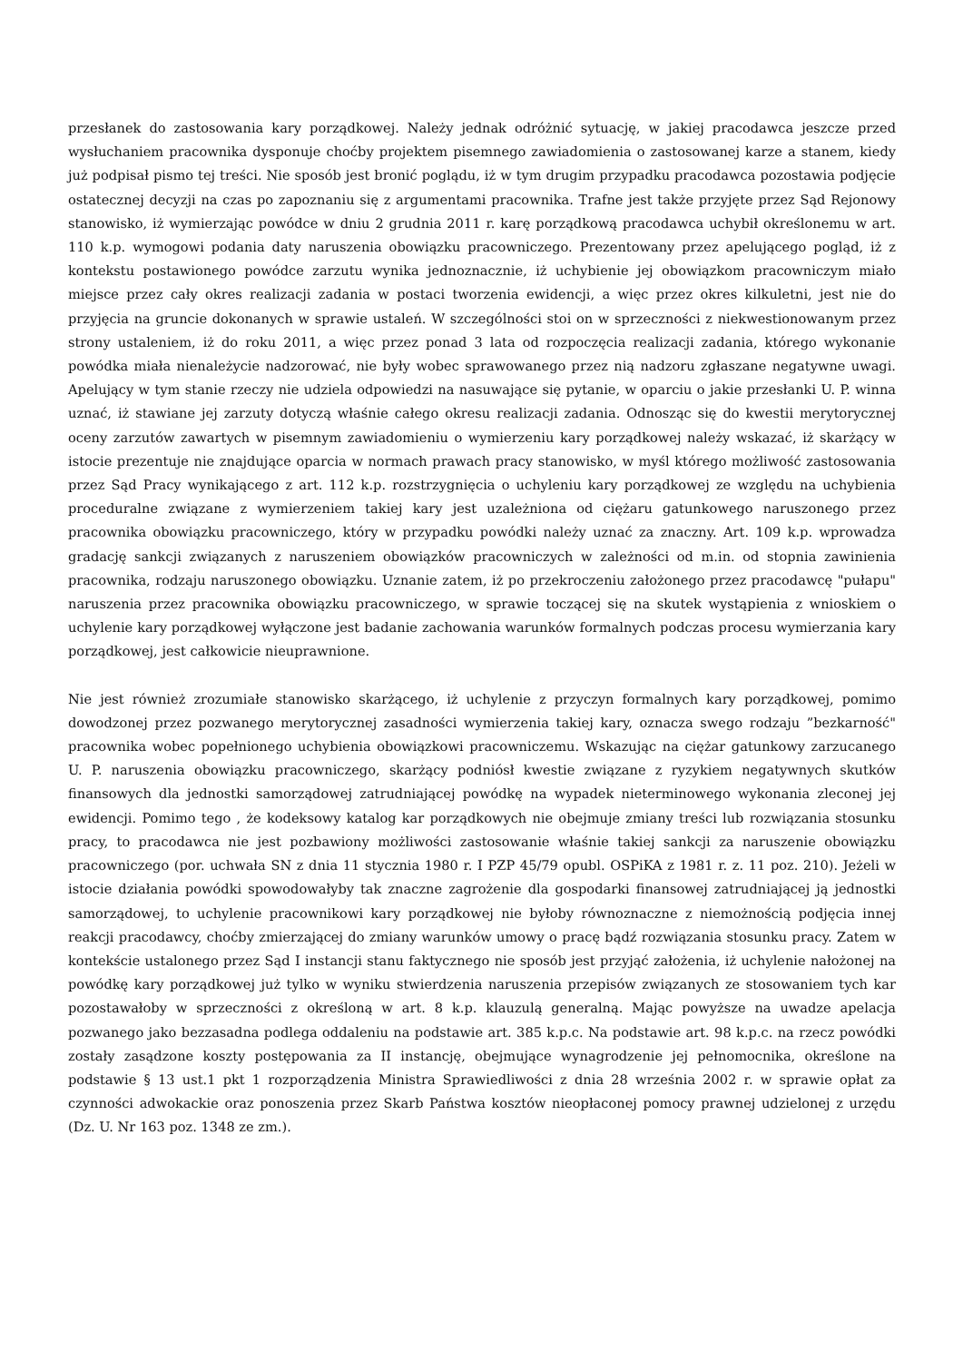przesłanek do zastosowania kary porządkowej. Należy jednak odróżnić sytuację, w jakiej pracodawca jeszcze przed wysłuchaniem pracownika dysponuje choćby projektem pisemnego zawiadomienia o zastosowanej karze a stanem, kiedy już podpisał pismo tej treści. Nie sposób jest bronić poglądu, iż w tym drugim przypadku pracodawca pozostawia podjęcie ostatecznej decyzji na czas po zapoznaniu się z argumentami pracownika. Trafne jest także przyjęte przez Sąd Rejonowy stanowisko, iż wymierzając powódce w dniu 2 grudnia 2011 r. karę porządkową pracodawca uchybił określonemu w art. 110 k.p. wymogowi podania daty naruszenia obowiązku pracowniczego. Prezentowany przez apelującego pogląd, iż z kontekstu postawionego powódce zarzutu wynika jednoznacznie, iż uchybienie jej obowiązkom pracowniczym miało miejsce przez cały okres realizacji zadania w postaci tworzenia ewidencji, a więc przez okres kilkuletni, jest nie do przyjęcia na gruncie dokonanych w sprawie ustaleń. W szczególności stoi on w sprzeczności z niekwestionowanym przez strony ustaleniem, iż do roku 2011, a więc przez ponad 3 lata od rozpoczęcia realizacji zadania, którego wykonanie powódka miała nienależycie nadzorować, nie były wobec sprawowanego przez nią nadzoru zgłaszane negatywne uwagi. Apelujący w tym stanie rzeczy nie udziela odpowiedzi na nasuwające się pytanie, w oparciu o jakie przesłanki U. P. winna uznać, iż stawiane jej zarzuty dotyczą właśnie całego okresu realizacji zadania. Odnosząc się do kwestii merytorycznej oceny zarzutów zawartych w pisemnym zawiadomieniu o wymierzeniu kary porządkowej należy wskazać, iż skarżący w istocie prezentuje nie znajdujące oparcia w normach prawach pracy stanowisko, w myśl którego możliwość zastosowania przez Sąd Pracy wynikającego z art. 112 k.p. rozstrzygnięcia o uchyleniu kary porządkowej ze względu na uchybienia proceduralne związane z wymierzeniem takiej kary jest uzależniona od ciężaru gatunkowego naruszonego przez pracownika obowiązku pracowniczego, który w przypadku powódki należy uznać za znaczny. Art. 109 k.p. wprowadza gradację sankcji związanych z naruszeniem obowiązków pracowniczych w zależności od m.in. od stopnia zawinienia pracownika, rodzaju naruszonego obowiązku. Uznanie zatem, iż po przekroczeniu założonego przez pracodawcę "pułapu" naruszenia przez pracownika obowiązku pracowniczego, w sprawie toczącej się na skutek wystąpienia z wnioskiem o uchylenie kary porządkowej wyłączone jest badanie zachowania warunków formalnych podczas procesu wymierzania kary porządkowej, jest całkowicie nieuprawnione.
Nie jest również zrozumiałe stanowisko skarżącego, iż uchylenie z przyczyn formalnych kary porządkowej, pomimo dowodzonej przez pozwanego merytorycznej zasadności wymierzenia takiej kary, oznacza swego rodzaju ”bezkarność" pracownika wobec popełnionego uchybienia obowiązkowi pracowniczemu. Wskazując na ciężar gatunkowy zarzucanego U. P. naruszenia obowiązku pracowniczego, skarżący podniósł kwestie związane z ryzykiem negatywnych skutków finansowych dla jednostki samorządowej zatrudniającej powódkę na wypadek nieterminowego wykonania zleconej jej ewidencji. Pomimo tego , że kodeksowy katalog kar porządkowych nie obejmuje zmiany treści lub rozwiązania stosunku pracy, to pracodawca nie jest pozbawiony możliwości zastosowanie właśnie takiej sankcji za naruszenie obowiązku pracowniczego (por. uchwała SN z dnia 11 stycznia 1980 r. I PZP 45/79 opubl. OSPiKA z 1981 r. z. 11 poz. 210). Jeżeli w istocie działania powódki spowodowałyby tak znaczne zagrożenie dla gospodarki finansowej zatrudniającej ją jednostki samorządowej, to uchylenie pracownikowi kary porządkowej nie byłoby równoznaczne z niemożnością podjęcia innej reakcji pracodawcy, choćby zmierzającej do zmiany warunków umowy o pracę bądź rozwiązania stosunku pracy. Zatem w kontekście ustalonego przez Sąd I instancji stanu faktycznego nie sposób jest przyjąć założenia, iż uchylenie nałożonej na powódkę kary porządkowej już tylko w wyniku stwierdzenia naruszenia przepisów związanych ze stosowaniem tych kar pozostawałoby w sprzeczności z określoną w art. 8 k.p. klauzulą generalną. Mając powyższe na uwadze apelacja pozwanego jako bezzasadna podlega oddaleniu na podstawie art. 385 k.p.c. Na podstawie art. 98 k.p.c. na rzecz powódki zostały zasądzone koszty postępowania za II instancję, obejmujące wynagrodzenie jej pełnomocnika, określone na podstawie § 13 ust.1 pkt 1 rozporządzenia Ministra Sprawiedliwości z dnia 28 września 2002 r. w sprawie opłat za czynności adwokackie oraz ponoszenia przez Skarb Państwa kosztów nieopłaconej pomocy prawnej udzielonej z urzędu (Dz. U. Nr 163 poz. 1348 ze zm.).